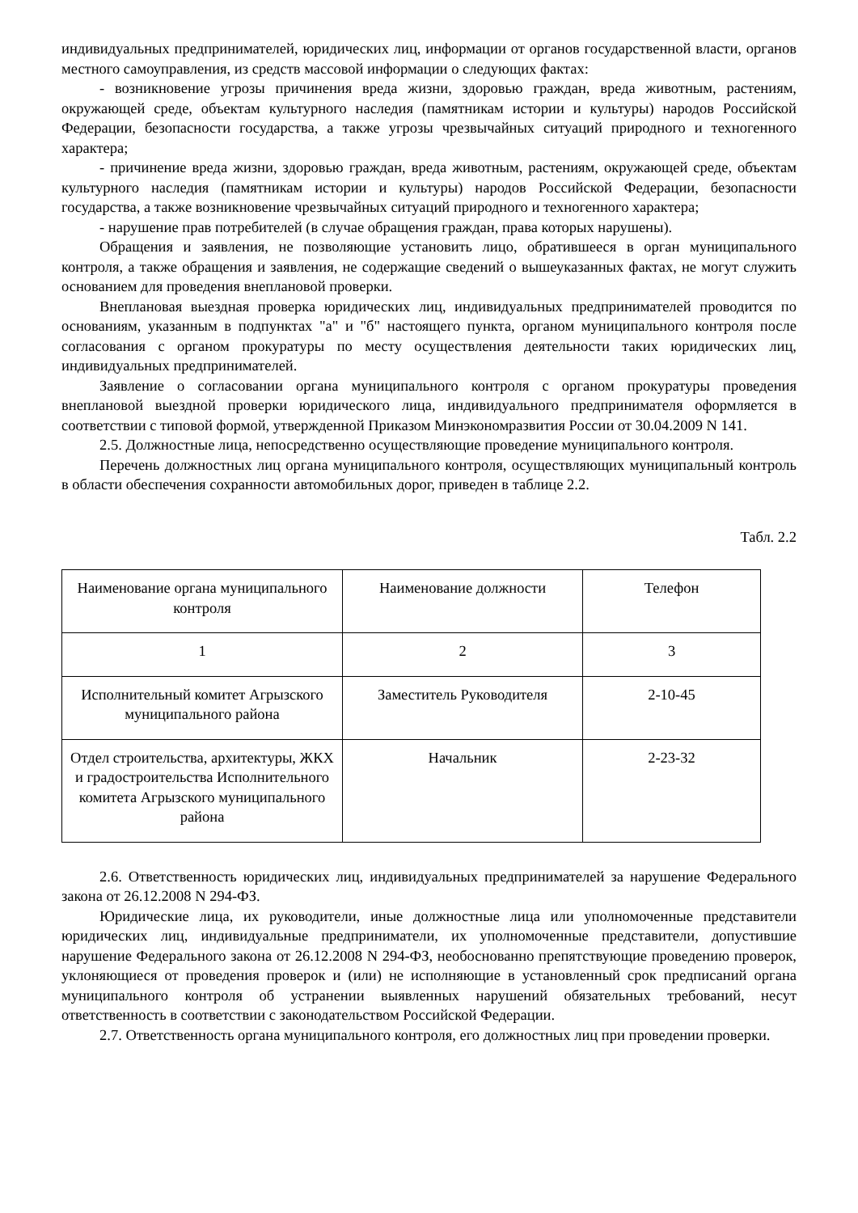индивидуальных предпринимателей, юридических лиц, информации от органов государственной власти, органов местного самоуправления, из средств массовой информации о следующих фактах:
- возникновение угрозы причинения вреда жизни, здоровью граждан, вреда животным, растениям, окружающей среде, объектам культурного наследия (памятникам истории и культуры) народов Российской Федерации, безопасности государства, а также угрозы чрезвычайных ситуаций природного и техногенного характера;
- причинение вреда жизни, здоровью граждан, вреда животным, растениям, окружающей среде, объектам культурного наследия (памятникам истории и культуры) народов Российской Федерации, безопасности государства, а также возникновение чрезвычайных ситуаций природного и техногенного характера;
- нарушение прав потребителей (в случае обращения граждан, права которых нарушены).
Обращения и заявления, не позволяющие установить лицо, обратившееся в орган муниципального контроля, а также обращения и заявления, не содержащие сведений о вышеуказанных фактах, не могут служить основанием для проведения внеплановой проверки.
Внеплановая выездная проверка юридических лиц, индивидуальных предпринимателей проводится по основаниям, указанным в подпунктах "а" и "б" настоящего пункта, органом муниципального контроля после согласования с органом прокуратуры по месту осуществления деятельности таких юридических лиц, индивидуальных предпринимателей.
Заявление о согласовании органа муниципального контроля с органом прокуратуры проведения внеплановой выездной проверки юридического лица, индивидуального предпринимателя оформляется в соответствии с типовой формой, утвержденной Приказом Минэкономразвития России от 30.04.2009 N 141.
2.5. Должностные лица, непосредственно осуществляющие проведение муниципального контроля.
Перечень должностных лиц органа муниципального контроля, осуществляющих муниципальный контроль в области обеспечения сохранности автомобильных дорог, приведен в таблице 2.2.
Табл. 2.2
| Наименование органа муниципального контроля | Наименование должности | Телефон |
| --- | --- | --- |
| 1 | 2 | 3 |
| Исполнительный комитет Агрызского муниципального района | Заместитель Руководителя | 2-10-45 |
| Отдел строительства, архитектуры, ЖКХ и градостроительства Исполнительного комитета Агрызского муниципального района | Начальник | 2-23-32 |
2.6. Ответственность юридических лиц, индивидуальных предпринимателей за нарушение Федерального закона от 26.12.2008 N 294-ФЗ.
Юридические лица, их руководители, иные должностные лица или уполномоченные представители юридических лиц, индивидуальные предприниматели, их уполномоченные представители, допустившие нарушение Федерального закона от 26.12.2008 N 294-ФЗ, необоснованно препятствующие проведению проверок, уклоняющиеся от проведения проверок и (или) не исполняющие в установленный срок предписаний органа муниципального контроля об устранении выявленных нарушений обязательных требований, несут ответственность в соответствии с законодательством Российской Федерации.
2.7. Ответственность органа муниципального контроля, его должностных лиц при проведении проверки.